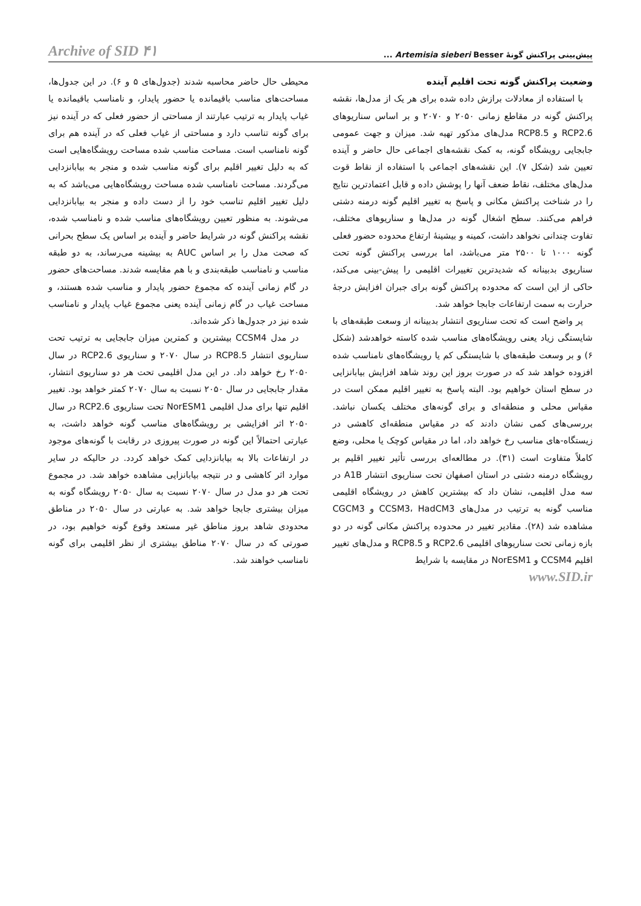پیش‌بینی پراکنش گونۀ Artemisia sieberi Besser ... ۴۱ Archive of SID
وضعیت پراکنش گونه تحت اقلیم آینده
با استفاده از معادلات برازش داده شده برای هر یک از مدل‌ها، نقشه پراکنش گونه در مقاطع زمانی ۲۰۵۰ و ۲۰۷۰ و بر اساس سناریوهای RCP2.6 و RCP8.5 مدل‌های مذکور تهیه شد. میزان و جهت عمومی جابجایی رویشگاه گونه، به کمک نقشه‌های اجماعی حال حاضر و آینده تعیین شد (شکل ۷). این نقشه‌های اجماعی با استفاده از نقاط قوت مدل‌های مختلف، نقاط ضعف آنها را پوشش داده و قابل اعتمادترین نتایج را در شناخت پراکنش مکانی و پاسخ به تغییر اقلیم گونه درمنه دشتی فراهم می‌کنند. سطح اشغال گونه در مدل‌ها و سناریوهای مختلف، تفاوت چندانی نخواهد داشت، کمینه و بیشینۀ ارتفاع محدوده حضور فعلی گونه ۱۰۰۰ تا ۲۵۰۰ متر می‌باشد، اما بررسی پراکنش گونه تحت سناریوی بدبینانه که شدیدترین تغییرات اقلیمی را پیش-بینی می‌کند، حاکی از این است که محدوده پراکنش گونه برای جبران افزایش درجۀ حرارت به سمت ارتفاعات جابجا خواهد شد.
پر واضح است که تحت سناریوی انتشار بدبینانه از وسعت طبقه‌های با شایستگی زیاد یعنی رویشگاه‌های مناسب شده کاسته خواهدشد (شکل ۶) و بر وسعت طبقه‌های با شایستگی کم یا رویشگاه‌های نامناسب شده افزوده خواهد شد که در صورت بروز این روند شاهد افزایش بیابانزایی در سطح استان خواهیم بود. البته پاسخ به تغییر اقلیم ممکن است در مقیاس محلی و منطقه‌ای و برای گونه‌های مختلف یکسان نباشد. بررسی‌های کمی نشان دادند که در مقیاس منطقه‌ای کاهشی در زیستگاه-های مناسب رخ خواهد داد، اما در مقیاس کوچک یا محلی، وضع کاملاً متفاوت است (۳۱). در مطالعه‌ای بررسی تأثیر تغییر اقلیم بر رویشگاه درمنه دشتی در استان اصفهان تحت سناریوی انتشار A1B در سه مدل اقلیمی، نشان داد که بیشترین کاهش در رویشگاه اقلیمی مناسب گونه به ترتیب در مدل‌های CCSM3، HadCM3 و CGCM3 مشاهده شد (۲۸). مقادیر تغییر در محدوده پراکنش مکانی گونه در دو بازه زمانی تحت سناریوهای اقلیمی RCP2.6 و RCP8.5 و مدل‌های تغییر اقلیم CCSM4 و NorESM1 در مقایسه با شرایط
محیطی حال حاضر محاسبه شدند (جدول‌های ۵ و ۶). در این جدول‌ها، مساحت‌های مناسب باقیمانده یا حضور پایدار، و نامناسب باقیمانده یا غیاب پایدار به ترتیب عبارتند از مساحتی از حضور فعلی که در آینده نیز برای گونه تناسب دارد و مساحتی از غیاب فعلی که در آینده هم برای گونه نامناسب است. مساحت مناسب شده مساحت رویشگاه‌هایی است که به دلیل تغییر اقلیم برای گونه مناسب شده و منجر به بیابانزدایی می‌گردند. مساحت نامناسب شده مساحت رویشگاه‌هایی می‌باشد که به دلیل تغییر اقلیم تناسب خود را از دست داده و منجر به بیابانزدایی می‌شوند. به منظور تعیین رویشگاه‌های مناسب شده و نامناسب شده، نقشه پراکنش گونه در شرایط حاضر و آینده بر اساس یک سطح بحرانی که صحت مدل را بر اساس AUC به بیشینه می‌رساند، به دو طبقه مناسب و نامناسب طبقه‌بندی و با هم مقایسه شدند. مساحت‌های حضور در گام زمانی آینده که مجموع حضور پایدار و مناسب شده هستند، و مساحت غیاب در گام زمانی آینده یعنی مجموع غیاب پایدار و نامناسب شده نیز در جدول‌ها ذکر شده‌اند.
در مدل CCSM4 بیشترین و کمترین میزان جابجایی به ترتیب تحت سناریوی انتشار RCP8.5 در سال ۲۰۷۰ و سناریوی RCP2.6 در سال ۲۰۵۰ رخ خواهد داد. در این مدل اقلیمی تحت هر دو سناریوی انتشار، مقدار جابجایی در سال ۲۰۵۰ نسبت به سال ۲۰۷۰ کمتر خواهد بود. تغییر اقلیم تنها برای مدل اقلیمی NorESM1 تحت سناریوی RCP2.6 در سال ۲۰۵۰ اثر افزایشی بر رویشگاه‌های مناسب گونه خواهد داشت، به عبارتی احتمالاً این گونه در صورت پیروزی در رقابت با گونه‌های موجود در ارتفاعات بالا به بیابانزدایی کمک خواهد کردد. در حالیکه در سایر موارد اثر کاهشی و در نتیجه بیابانزایی مشاهده خواهد شد. در مجموع تحت هر دو مدل در سال ۲۰۷۰ نسبت به سال ۲۰۵۰ رویشگاه گونه به میزان بیشتری جابجا خواهد شد. به عبارتی در سال ۲۰۵۰ در مناطق محدودی شاهد بروز مناطق غیر مستعد وقوع گونه خواهیم بود، در صورتی که در سال ۲۰۷۰ مناطق بیشتری از نظر اقلیمی برای گونه نامناسب خواهند شد.
www.SID.ir